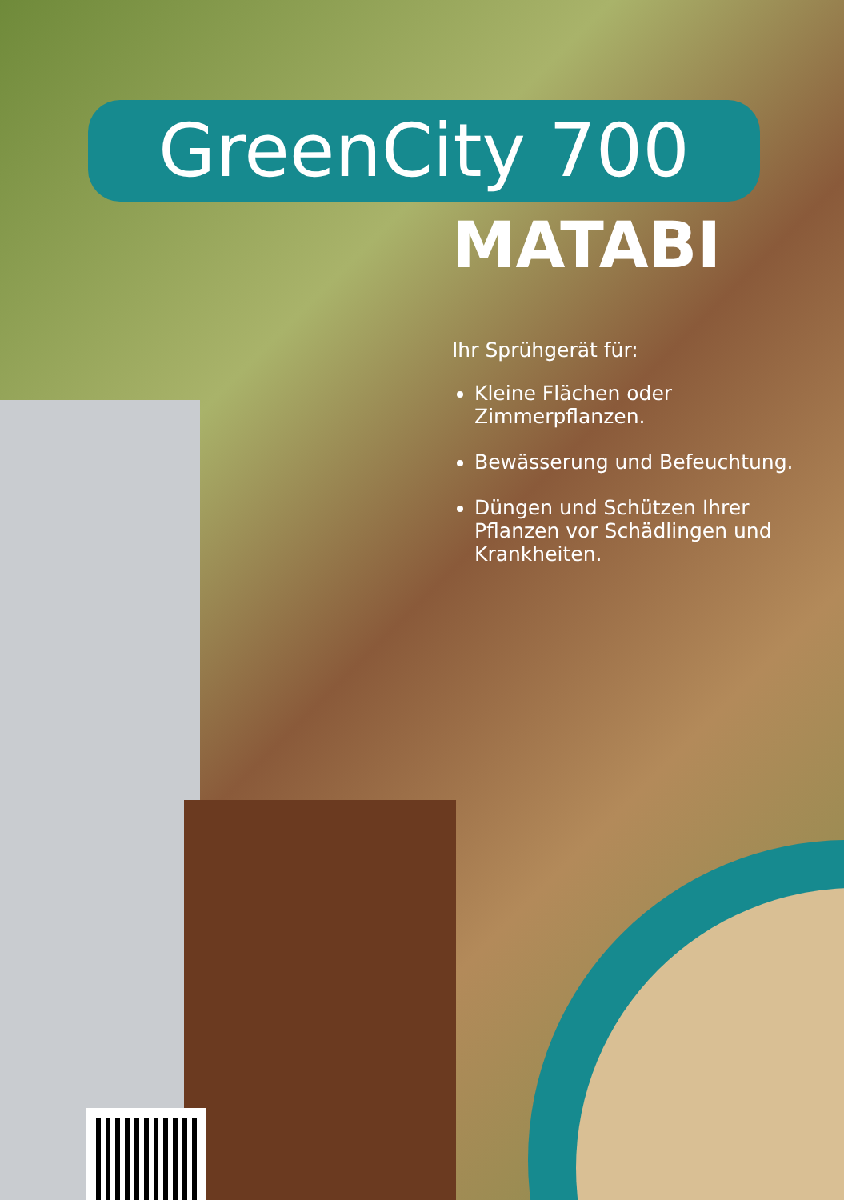GreenCity 700
MATABI
Ihr Sprühgerät für:
Kleine Flächen oder Zimmerpflanzen.
Bewässerung und Befeuchtung.
Düngen und Schützen Ihrer Pflanzen vor Schädlingen und Krankheiten.